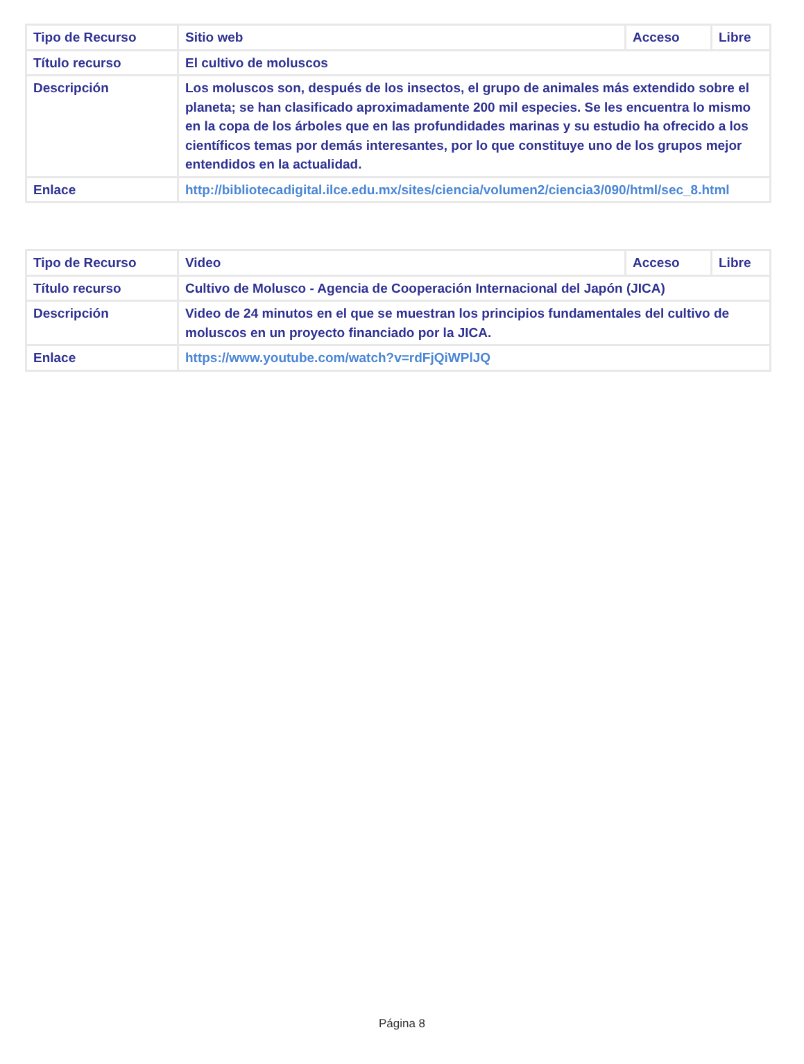| Tipo de Recurso | Sitio web | Acceso | Libre |
| Título recurso | El cultivo de moluscos | | |
| Descripción | Los moluscos son, después de los insectos, el grupo de animales más extendido sobre el planeta; se han clasificado aproximadamente 200 mil especies. Se les encuentra lo mismo en la copa de los árboles que en las profundidades marinas y su estudio ha ofrecido a los científicos temas por demás interesantes, por lo que constituye uno de los grupos mejor entendidos en la actualidad. | | |
| Enlace | http://bibliotecadigital.ilce.edu.mx/sites/ciencia/volumen2/ciencia3/090/html/sec_8.html | | |
| Tipo de Recurso | Video | Acceso | Libre |
| Título recurso | Cultivo de Molusco - Agencia de Cooperación Internacional del Japón (JICA) | | |
| Descripción | Video de 24 minutos en el que se muestran los principios fundamentales del cultivo de moluscos en un proyecto financiado por la JICA. | | |
| Enlace | https://www.youtube.com/watch?v=rdFjQiWPlJQ | | |
Página 8